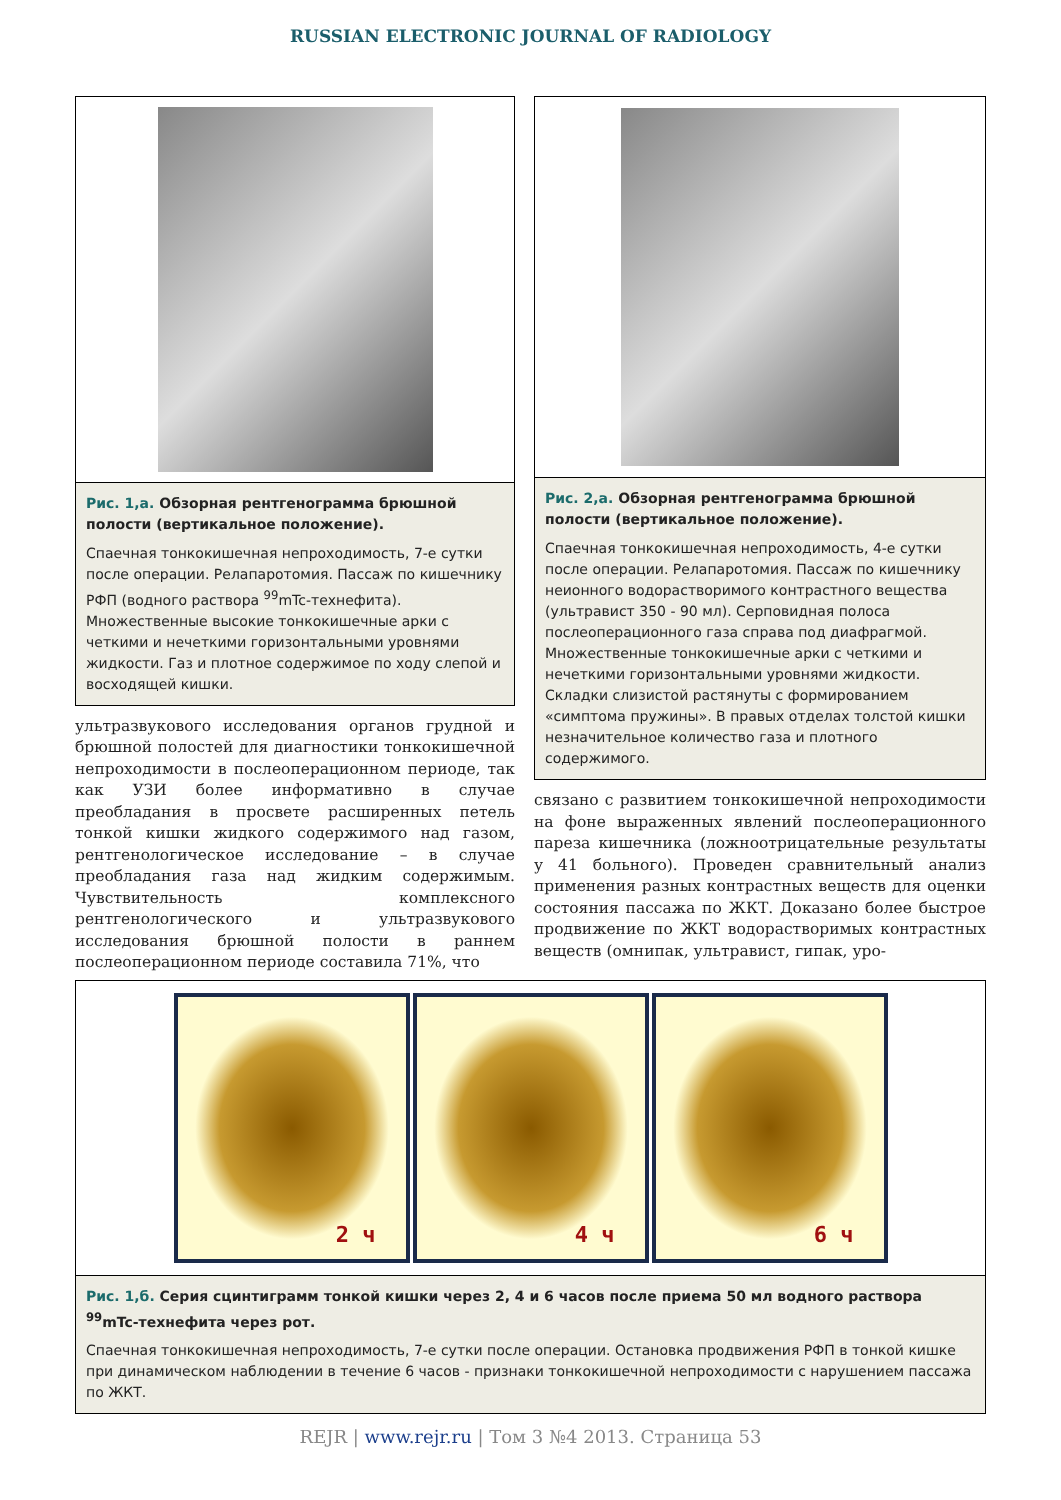RUSSIAN ELECTRONIC JOURNAL OF RADIOLOGY
Рис. 1,а. Обзорная рентгенограмма брюшной полости (вертикальное положение).
Спаечная тонкокишечная непроходимость, 7-е сутки после операции. Релапаротомия. Пассаж по кишечнику РФП (водного раствора <sup>99</sup>mTc-технефита). Множественные высокие тонкокишечные арки с четкими и нечеткими горизонтальными уровнями жидкости. Газ и плотное содержимое по ходу слепой и восходящей кишки.
ультразвукового исследования органов грудной и брюшной полостей для диагностики тонкокишечной непроходимости в послеоперационном периоде, так как УЗИ более информативно в случае преобладания в просвете расширенных петель тонкой кишки жидкого содержимого над газом, рентгенологическое исследование – в случае преобладания газа над жидким содержимым. Чувствительность комплексного рентгенологического и ультразвукового исследования брюшной полости в раннем послеоперационном периоде составила 71%, что
Рис. 2,а. Обзорная рентгенограмма брюшной полости (вертикальное положение).
Спаечная тонкокишечная непроходимость, 4-е сутки после операции. Релапаротомия. Пассаж по кишечнику неионного водорастворимого контрастного вещества (ультравист 350 - 90 мл). Серповидная полоса послеоперационного газа справа под диафрагмой. Множественные тонкокишечные арки с четкими и нечеткими горизонтальными уровнями жидкости. Складки слизистой растянуты с формированием «симптома пружины». В правых отделах толстой кишки незначительное количество газа и плотного содержимого.
связано с развитием тонкокишечной непроходимости на фоне выраженных явлений послеоперационного пареза кишечника (ложноотрицательные результаты у 41 больного). Проведен сравнительный анализ применения разных контрастных веществ для оценки состояния пассажа по ЖКТ. Доказано более быстрое продвижение по ЖКТ водорастворимых контрастных веществ (омнипак, ультравист, гипак, уро-
2 ч 4 ч 6 ч
Рис. 1,б. Серия сцинтиграмм тонкой кишки через 2, 4 и 6 часов после приема 50 мл водного раствора <sup>99</sup>mTc-технефита через рот.
Спаечная тонкокишечная непроходимость, 7-е сутки после операции. Остановка продвижения РФП в тонкой кишке при динамическом наблюдении в течение 6 часов - признаки тонкокишечной непроходимости с нарушением пассажа по ЖКТ.
REJR | www.rejr.ru | Том 3 №4 2013. Страница 53